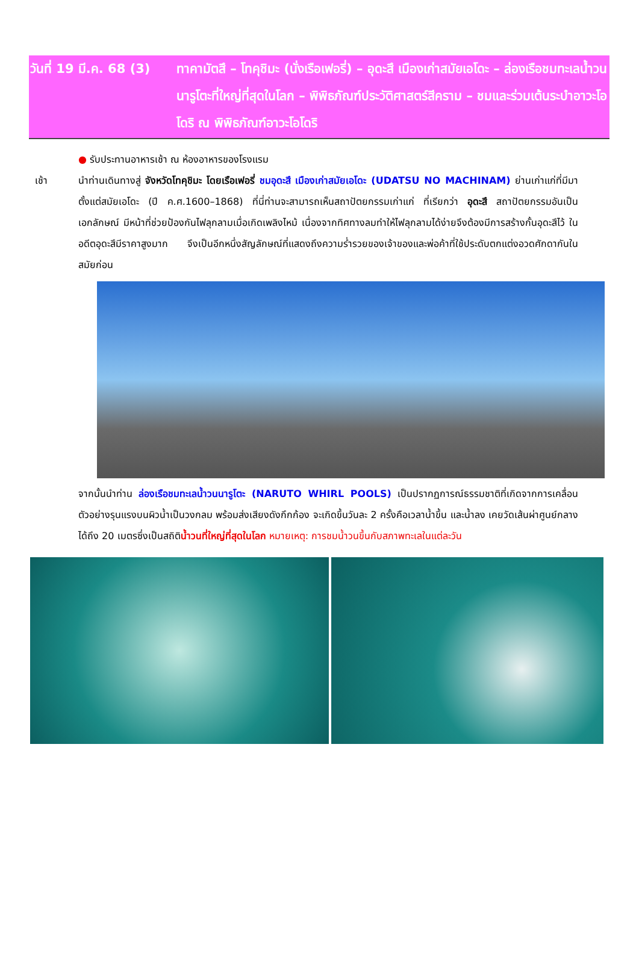วันที่ 19 มี.ค. 68 (3)
ทาคามัตสึ – โทคุชิมะ (นั่งเรือเฟอรี่) – อุดะสึ เมืองเก่าสมัยเอโดะ – ล่องเรือชมทะเลน้ำวนนารูโตะที่ใหญ่ที่สุดในโลก – พิพิธภัณฑ์ประวัติศาสตร์สีคราม – ชมและร่วมเต้นระบำอาวะโอโดริ ณ พิพิธภัณฑ์อาวะโอโดริ
เช้า ● รับประทานอาหารเช้า ณ ห้องอาหารของโรงแรม
นำท่านเดินทางสู่ จังหวัดโทคุชิมะ โดยเรือเฟอรี่ ชมอุดะสึ เมืองเก่าสมัยเอโดะ (UDATSU NO MACHINAM) ย่านเก่าแก่ที่มีมาตั้งแต่สมัยเอโดะ (ปี ค.ศ.1600–1868) ที่นี่ท่านจะสามารถเห็นสถาปัตยกรรมเก่าแก่ ที่เรียกว่า อุดะสึ สถาปัตยกรรมอันเป็นเอกลักษณ์ มีหน้าที่ช่วยป้องกันไฟลุกลามเมื่อเกิดเพลิงไหม้ เนื่องจากทิศทางลมทำให้ไฟลุกลามได้ง่ายจึงต้องมีการสร้างกั้นอุดะสึไว้ ในอดีตอุดะสึมีราคาสูงมาก จึงเป็นอีกหนึ่งสัญลักษณ์ที่แสดงถึงความร่ำรวยของเจ้าของและพ่อค้าที่ใช้ประดับตกแต่งอวดศักดากันในสมัยก่อน
จากนั้นนำท่าน ล่องเรือชมทะเลน้ำวนนารูโตะ (NARUTO WHIRL POOLS) เป็นปรากฏการณ์ธรรมชาติที่เกิดจากการเคลื่อนตัวอย่างรุนแรงบนผิวน้ำเป็นวงกลม พร้อมส่งเสียงดังกึกก้อง จะเกิดขึ้นวันละ 2 ครั้งคือเวลาน้ำขึ้น และน้ำลง เคยวัดเส้นผ่าศูนย์กลางได้ถึง 20 เมตรซึ่งเป็นสถิติน้ำวนที่ใหญ่ที่สุดในโลก หมายเหตุ: การชมน้ำวนขึ้นกับสภาพทะเลในแต่ละวัน